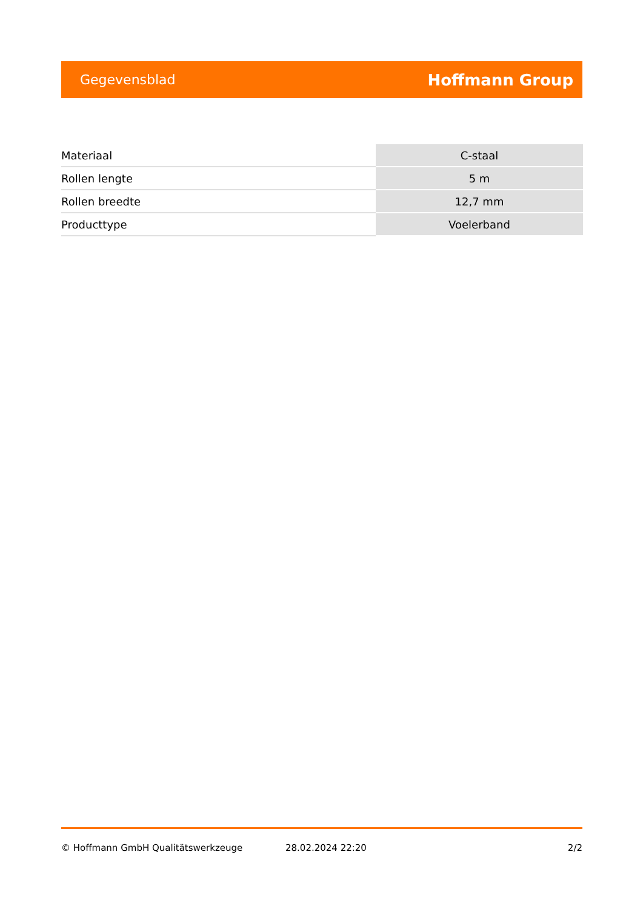Gegevensblad Hoffmann Group
| Materiaal | C-staal |
| Rollen lengte | 5 m |
| Rollen breedte | 12,7 mm |
| Producttype | Voelerband |
© Hoffmann GmbH Qualitätswerkzeuge 28.02.2024 22:20 2/2